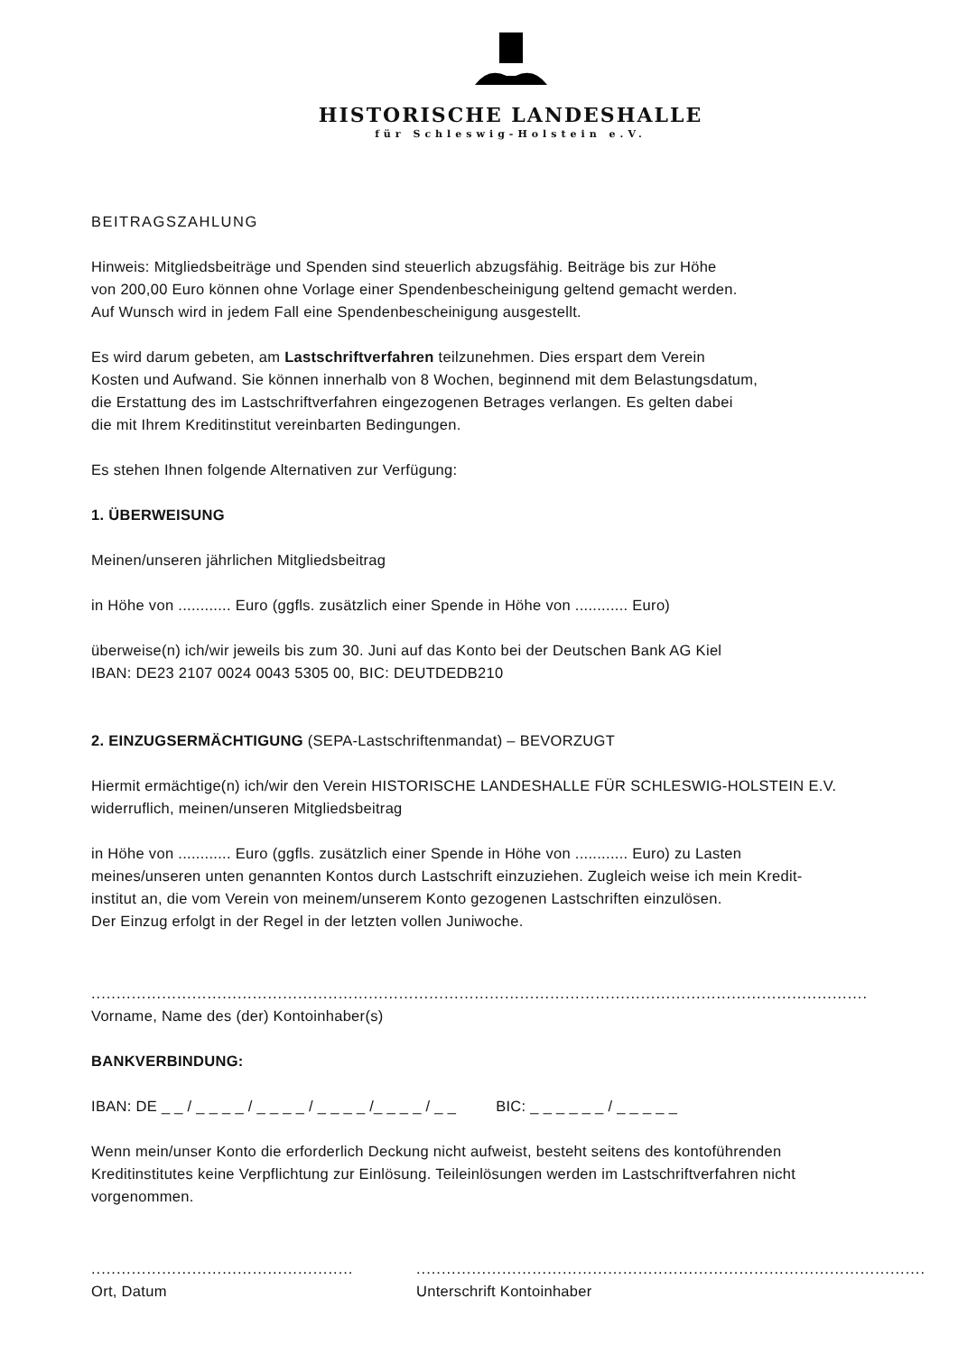HISTORISCHE LANDESHALLE
für Schleswig-Holstein e.V.
BEITRAGSZAHLUNG
Hinweis: Mitgliedsbeiträge und Spenden sind steuerlich abzugsfähig. Beiträge bis zur Höhe
von 200,00 Euro können ohne Vorlage einer Spendenbescheinigung geltend gemacht werden.
Auf Wunsch wird in jedem Fall eine Spendenbescheinigung ausgestellt.
Es wird darum gebeten, am Lastschriftverfahren teilzunehmen. Dies erspart dem Verein
Kosten und Aufwand. Sie können innerhalb von 8 Wochen, beginnend mit dem Belastungsdatum,
die Erstattung des im Lastschriftverfahren eingezogenen Betrages verlangen. Es gelten dabei
die mit Ihrem Kreditinstitut vereinbarten Bedingungen.
Es stehen Ihnen folgende Alternativen zur Verfügung:
1. ÜBERWEISUNG
Meinen/unseren jährlichen Mitgliedsbeitrag
in Höhe von ............ Euro (ggfls. zusätzlich einer Spende in Höhe von ............ Euro)
überweise(n) ich/wir jeweils bis zum 30. Juni auf das Konto bei der Deutschen Bank AG Kiel
IBAN: DE23 2107 0024 0043 5305 00, BIC: DEUTDEDB210
2. EINZUGSERMÄCHTIGUNG (SEPA-Lastschriftenmandat) – BEVORZUGT
Hiermit ermächtige(n) ich/wir den Verein HISTORISCHE LANDESHALLE FÜR SCHLESWIG-HOLSTEIN E.V.
widerruflich, meinen/unseren Mitgliedsbeitrag
in Höhe von ............ Euro (ggfls. zusätzlich einer Spende in Höhe von ............ Euro) zu Lasten
meines/unseren unten genannten Kontos durch Lastschrift einzuziehen. Zugleich weise ich mein Kredit-
institut an, die vom Verein von meinem/unserem Konto gezogenen Lastschriften einzulösen.
Der Einzug erfolgt in der Regel in der letzten vollen Juniwoche.
.............................................................................................................................................................................
Vorname, Name des (der) Kontoinhaber(s)
BANKVERBINDUNG:
IBAN: DE _ _ / _ _ _ _ / _ _ _ _ / _ _ _ _ /_ _ _ _ / _ _ BIC: _ _ _ _ _ _ / _ _ _ _ _
Wenn mein/unser Konto die erforderlich Deckung nicht aufweist, besteht seitens des kontoführenden Kreditinstitutes keine Verpflichtung zur Einlösung. Teileinlösungen werden im Lastschriftverfahren nicht vorgenommen.
.........................................................
Ort, Datum
.....................................................................................................
Unterschrift Kontoinhaber